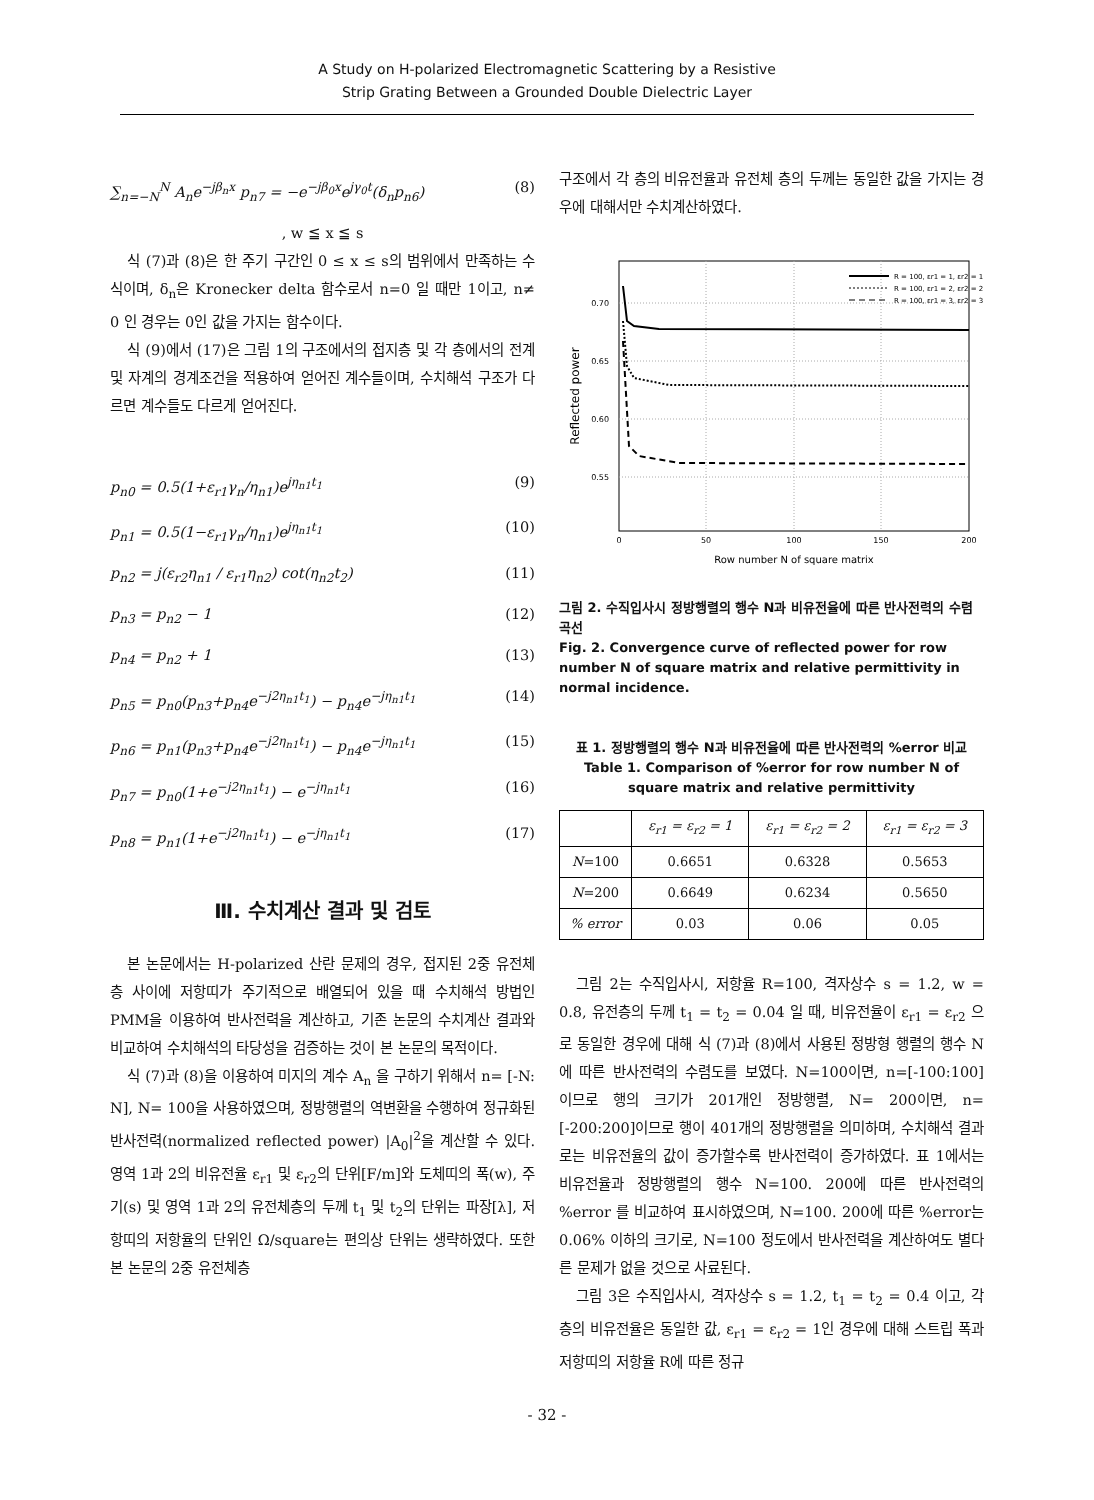A Study on H-polarized Electromagnetic Scattering by a Resistive
Strip Grating Between a Grounded Double Dielectric Layer
∑<sub>n=−N</sub><sup>N</sup> A<sub>n</sub>e<sup>−jβ<sub>n</sub>x</sup> p<sub>n7</sub> = −e<sup>−jβ<sub>0</sub>x</sup>e<sup>jγ<sub>0</sub>t</sup>(δ<sub>n</sub>p<sub>n6</sub>) (8)
, w ≦ x ≦ s
식 (7)과 (8)은 한 주기 구간인 0 ≤ x ≤ s의 범위에서 만족하는 수식이며, δ<sub>n</sub>은 Kronecker delta 함수로서 n=0 일 때만 1이고, n≠ 0 인 경우는 0인 값을 가지는 함수이다.
식 (9)에서 (17)은 그림 1의 구조에서의 접지층 및 각 층에서의 전계 및 자계의 경계조건을 적용하여 얻어진 계수들이며, 수치해석 구조가 다르면 계수들도 다르게 얻어진다.
p<sub>n0</sub> = 0.5(1+ε<sub>r1</sub>γ<sub>n</sub>/η<sub>n1</sub>)e<sup>jη<sub>n1</sub>t<sub>1</sub></sup> (9)
p<sub>n1</sub> = 0.5(1−ε<sub>r1</sub>γ<sub>n</sub>/η<sub>n1</sub>)e<sup>jη<sub>n1</sub>t<sub>1</sub></sup> (10)
p<sub>n2</sub> = j(ε<sub>r2</sub>η<sub>n1</sub> / ε<sub>r1</sub>η<sub>n2</sub>) cot(η<sub>n2</sub>t<sub>2</sub>) (11)
p<sub>n3</sub> = p<sub>n2</sub> − 1 (12)
p<sub>n4</sub> = p<sub>n2</sub> + 1 (13)
p<sub>n5</sub> = p<sub>n0</sub>(p<sub>n3</sub>+p<sub>n4</sub>e<sup>−j2η<sub>n1</sub>t<sub>1</sub></sup>) − p<sub>n4</sub>e<sup>−jη<sub>n1</sub>t<sub>1</sub></sup> (14)
p<sub>n6</sub> = p<sub>n1</sub>(p<sub>n3</sub>+p<sub>n4</sub>e<sup>−j2η<sub>n1</sub>t<sub>1</sub></sup>) − p<sub>n4</sub>e<sup>−jη<sub>n1</sub>t<sub>1</sub></sup> (15)
p<sub>n7</sub> = p<sub>n0</sub>(1+e<sup>−j2η<sub>n1</sub>t<sub>1</sub></sup>) − e<sup>−jη<sub>n1</sub>t<sub>1</sub></sup> (16)
p<sub>n8</sub> = p<sub>n1</sub>(1+e<sup>−j2η<sub>n1</sub>t<sub>1</sub></sup>) − e<sup>−jη<sub>n1</sub>t<sub>1</sub></sup> (17)
Ⅲ. 수치계산 결과 및 검토
본 논문에서는 H-polarized 산란 문제의 경우, 접지된 2중 유전체층 사이에 저항띠가 주기적으로 배열되어 있을 때 수치해석 방법인 PMM을 이용하여 반사전력을 계산하고, 기존 논문의 수치계산 결과와 비교하여 수치해석의 타당성을 검증하는 것이 본 논문의 목적이다.
식 (7)과 (8)을 이용하여 미지의 계수 A<sub>n</sub> 을 구하기 위해서 n= [-N: N], N= 100을 사용하였으며, 정방행렬의 역변환을 수행하여 정규화된 반사전력(normalized reflected power) |A<sub>0</sub>|<sup>2</sup>을 계산할 수 있다. 영역 1과 2의 비유전율 ε<sub>r1</sub> 및 ε<sub>r2</sub>의 단위[F/m]와 도체띠의 폭(w), 주기(s) 및 영역 1과 2의 유전체층의 두께 t<sub>1</sub> 및 t<sub>2</sub>의 단위는 파장[λ], 저항띠의 저항율의 단위인 Ω/square는 편의상 단위는 생략하였다. 또한 본 논문의 2중 유전체층
구조에서 각 층의 비유전율과 유전체 층의 두께는 동일한 값을 가지는 경우에 대해서만 수치계산하였다.
0.70
0.65
0.60
0.55
0
50
100
150
200
Row number N of square matrix
Reflected power
R = 100, εr1 = 1, εr2 = 1
R = 100, εr1 = 2, εr2 = 2
R = 100, εr1 = 3, εr2 = 3
그림 2. 수직입사시 정방행렬의 행수 N과 비유전율에 따른 반사전력의 수렴곡선
Fig. 2. Convergence curve of reflected power for row number N of square matrix and relative permittivity in normal incidence.
표 1. 정방행렬의 행수 N과 비유전율에 따른 반사전력의 %error 비교
Table 1. Comparison of %error for row number N of square matrix and relative permittivity
| | ε<sub>r1</sub> = ε<sub>r2</sub> = 1 | ε<sub>r1</sub> = ε<sub>r2</sub> = 2 | ε<sub>r1</sub> = ε<sub>r2</sub> = 3 |
| --- | --- | --- | --- |
| N =100 | 0.6651 | 0.6328 | 0.5653 |
| N =200 | 0.6649 | 0.6234 | 0.5650 |
| % error | 0.03 | 0.06 | 0.05 |
그림 2는 수직입사시, 저항율 R=100, 격자상수 s = 1.2, w = 0.8, 유전층의 두께 t<sub>1</sub> = t<sub>2</sub> = 0.04 일 때, 비유전율이 ε<sub>r1</sub> = ε<sub>r2</sub> 으로 동일한 경우에 대해 식 (7)과 (8)에서 사용된 정방형 행렬의 행수 N에 따른 반사전력의 수렴도를 보였다. N=100이면, n=[-100:100] 이므로 행의 크기가 201개인 정방행렬, N= 200이면, n=[-200:200]이므로 행이 401개의 정방행렬을 의미하며, 수치해석 결과로는 비유전율의 값이 증가할수록 반사전력이 증가하였다. 표 1에서는 비유전율과 정방행렬의 행수 N=100. 200에 따른 반사전력의 %error 를 비교하여 표시하였으며, N=100. 200에 따른 %error는 0.06% 이하의 크기로, N=100 정도에서 반사전력을 계산하여도 별다른 문제가 없을 것으로 사료된다.
그림 3은 수직입사시, 격자상수 s = 1.2, t<sub>1</sub> = t<sub>2</sub> = 0.4 이고, 각 층의 비유전율은 동일한 값, ε<sub>r1</sub> = ε<sub>r2</sub> = 1인 경우에 대해 스트립 폭과 저항띠의 저항율 R에 따른 정규
- 32 -